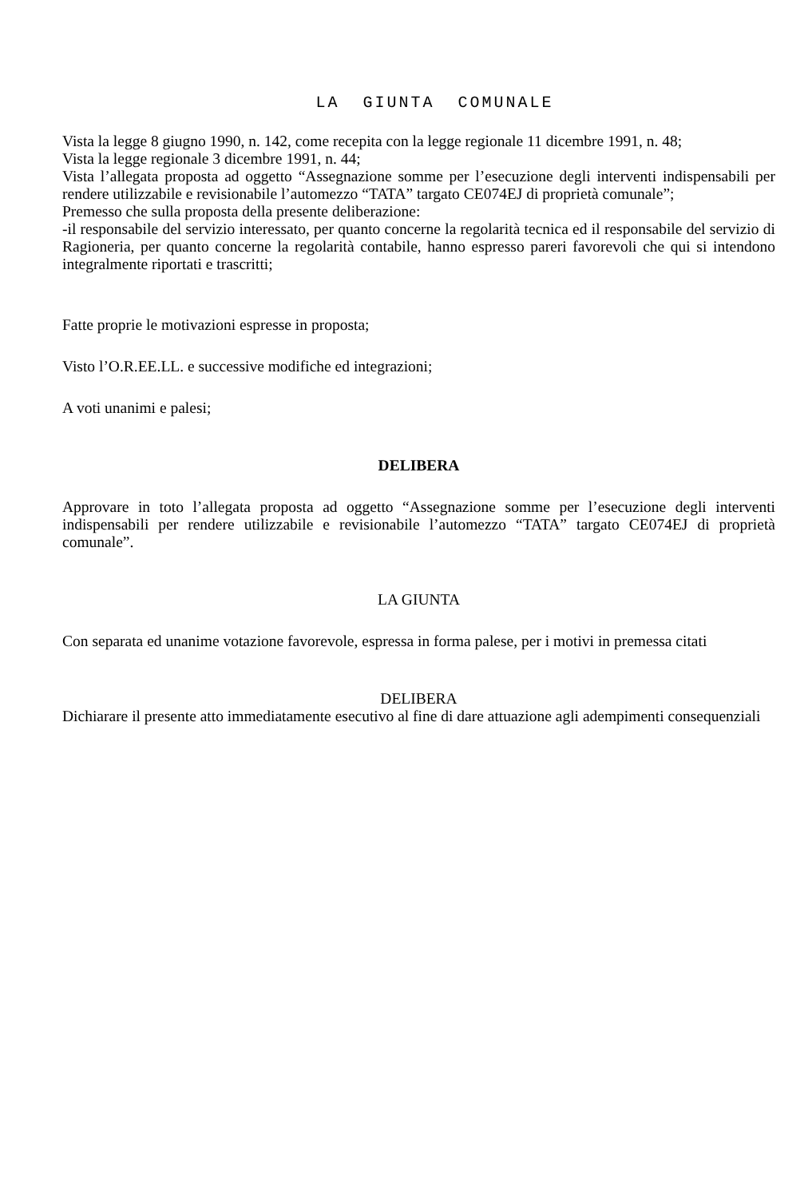LA GIUNTA COMUNALE
Vista la legge 8 giugno 1990, n. 142, come recepita con la legge regionale 11 dicembre 1991, n. 48;
Vista la legge regionale 3 dicembre 1991, n. 44;
Vista l’allegata proposta ad oggetto “Assegnazione somme per l’esecuzione degli interventi indispensabili per rendere utilizzabile e revisionabile l’automezzo “TATA” targato CE074EJ di proprietà comunale”;
Premesso che sulla proposta della presente deliberazione:
-il responsabile del servizio interessato, per quanto concerne la regolarità tecnica ed il responsabile del servizio di Ragioneria, per quanto concerne la regolarità contabile, hanno espresso pareri favorevoli che qui si intendono integralmente riportati e trascritti;
Fatte proprie le motivazioni espresse in proposta;
Visto l’O.R.EE.LL. e successive modifiche ed integrazioni;
A voti unanimi e palesi;
DELIBERA
Approvare in toto l’allegata proposta ad oggetto “Assegnazione somme per l’esecuzione degli interventi indispensabili per rendere utilizzabile e revisionabile l’automezzo “TATA” targato CE074EJ di proprietà comunale”.
LA GIUNTA
Con separata ed unanime votazione favorevole, espressa in forma palese, per i motivi in premessa citati
DELIBERA
Dichiarare il presente atto immediatamente esecutivo al fine di dare attuazione agli adempimenti consequenziali